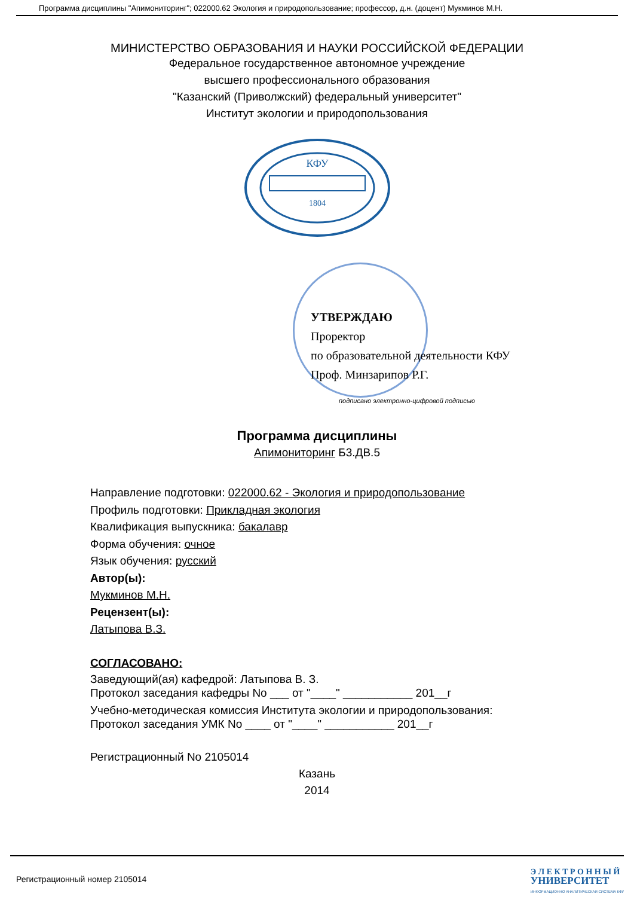Программа дисциплины "Апимониторинг"; 022000.62 Экология и природопользование; профессор, д.н. (доцент) Мукминов М.Н.
МИНИСТЕРСТВО ОБРАЗОВАНИЯ И НАУКИ РОССИЙСКОЙ ФЕДЕРАЦИИ
Федеральное государственное автономное учреждение
высшего профессионального образования
"Казанский (Приволжский) федеральный университет"
Институт экологии и природопользования
КФУ
1804
УТВЕРЖДАЮ
Проректор
по образовательной деятельности КФУ
Проф. Минзарипов Р.Г.
подписано электронно-цифровой подписью
Программа дисциплины
Апимониторинг Б3.ДВ.5
Направление подготовки: 022000.62 - Экология и природопользование
Профиль подготовки: Прикладная экология
Квалификация выпускника: бакалавр
Форма обучения: очное
Язык обучения: русский
Автор(ы):
Мукминов М.Н.
Рецензент(ы):
Латыпова В.З.
СОГЛАСОВАНО:
Заведующий(ая) кафедрой: Латыпова В. З.
Протокол заседания кафедры No ___ от "____" ___________ 201__г
Учебно-методическая комиссия Института экологии и природопользования:
Протокол заседания УМК No ____ от "____" ___________ 201__г
Регистрационный No 2105014
Казань
2014
Регистрационный номер 2105014
Э Л Е К Т Р О Н Н Ы Й
УНИВЕРСИТЕТ
ИНФОРМАЦИОННО АНАЛИТИЧЕСКАЯ СИСТЕМА КФУ